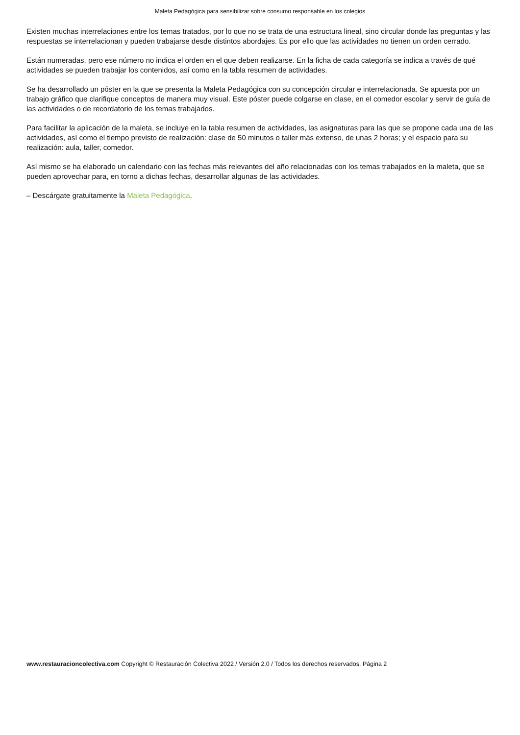Maleta Pedagógica para sensibilizar sobre consumo responsable en los colegios
Existen muchas interrelaciones entre los temas tratados, por lo que no se trata de una estructura lineal, sino circular donde las preguntas y las respuestas se interrelacionan y pueden trabajarse desde distintos abordajes. Es por ello que las actividades no tienen un orden cerrado.
Están numeradas, pero ese número no indica el orden en el que deben realizarse. En la ficha de cada categoría se indica a través de qué actividades se pueden trabajar los contenidos, así como en la tabla resumen de actividades.
Se ha desarrollado un póster en la que se presenta la Maleta Pedagógica con su concepción circular e interrelacionada. Se apuesta por un trabajo gráfico que clarifique conceptos de manera muy visual. Este póster puede colgarse en clase, en el comedor escolar y servir de guía de las actividades o de recordatorio de los temas trabajados.
Para facilitar la aplicación de la maleta, se incluye en la tabla resumen de actividades, las asignaturas para las que se propone cada una de las actividades, así como el tiempo previsto de realización: clase de 50 minutos o taller más extenso, de unas 2 horas; y el espacio para su realización: aula, taller, comedor.
Así mismo se ha elaborado un calendario con las fechas más relevantes del año relacionadas con los temas trabajados en la maleta, que se pueden aprovechar para, en torno a dichas fechas, desarrollar algunas de las actividades.
– Descárgate gratuitamente la Maleta Pedagógica.
www.restauracioncolectiva.com Copyright © Restauración Colectiva 2022 / Versión 2.0 / Todos los derechos reservados. Página 2